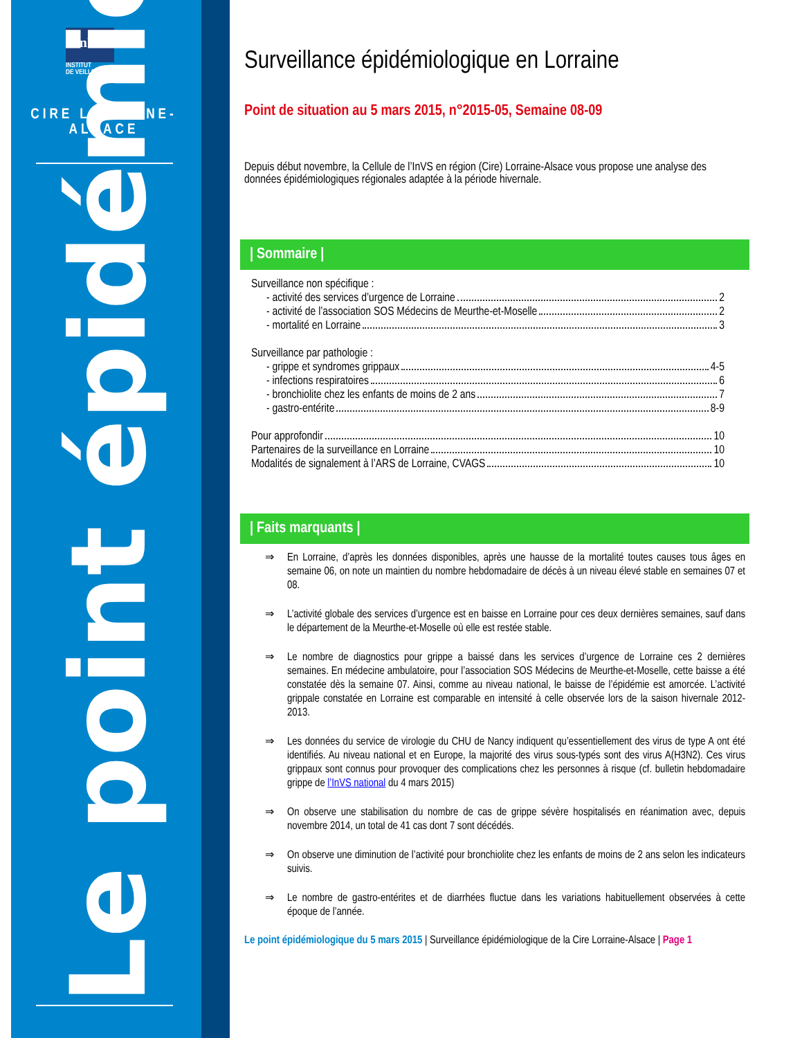InVS
INSTITUT
DE VEILLE SANITAIRE
CIRE LORRAINE-
ALSACE
Le point épidémio
Surveillance épidémiologique en Lorraine
Point de situation au 5 mars 2015, n°2015-05, Semaine 08-09
Depuis début novembre, la Cellule de l’InVS en région (Cire) Lorraine-Alsace vous propose une analyse des données épidémiologiques régionales adaptée à la période hivernale.
| Sommaire |
Surveillance non spécifique :
- activité des services d’urgence de Lorraine 2
- activité de l’association SOS Médecins de Meurthe-et-Moselle 2
- mortalité en Lorraine 3
Surveillance par pathologie :
- grippe et syndromes grippaux 4-5
- infections respiratoires 6
- bronchiolite chez les enfants de moins de 2 ans 7
- gastro-entérite 8-9
Pour approfondir 10
Partenaires de la surveillance en Lorraine 10
Modalités de signalement à l’ARS de Lorraine, CVAGS 10
| Faits marquants |
⇒ En Lorraine, d’après les données disponibles, après une hausse de la mortalité toutes causes tous âges en semaine 06, on note un maintien du nombre hebdomadaire de décès à un niveau élevé stable en semaines 07 et 08.
⇒ L’activité globale des services d’urgence est en baisse en Lorraine pour ces deux dernières semaines, sauf dans le département de la Meurthe-et-Moselle où elle est restée stable.
⇒ Le nombre de diagnostics pour grippe a baissé dans les services d’urgence de Lorraine ces 2 dernières semaines. En médecine ambulatoire, pour l’association SOS Médecins de Meurthe-et-Moselle, cette baisse a été constatée dès la semaine 07. Ainsi, comme au niveau national, le baisse de l’épidémie est amorcée. L’activité grippale constatée en Lorraine est comparable en intensité à celle observée lors de la saison hivernale 2012-2013.
⇒ Les données du service de virologie du CHU de Nancy indiquent qu’essentiellement des virus de type A ont été identifiés. Au niveau national et en Europe, la majorité des virus sous-typés sont des virus A(H3N2). Ces virus grippaux sont connus pour provoquer des complications chez les personnes à risque (cf. bulletin hebdomadaire grippe de l’InVS national du 4 mars 2015)
⇒ On observe une stabilisation du nombre de cas de grippe sévère hospitalisés en réanimation avec, depuis novembre 2014, un total de 41 cas dont 7 sont décédés.
⇒ On observe une diminution de l’activité pour bronchiolite chez les enfants de moins de 2 ans selon les indicateurs suivis.
⇒ Le nombre de gastro-entérites et de diarrhées fluctue dans les variations habituellement observées à cette époque de l’année.
Le point épidémiologique du 5 mars 2015 | Surveillance épidémiologique de la Cire Lorraine-Alsace | Page 1